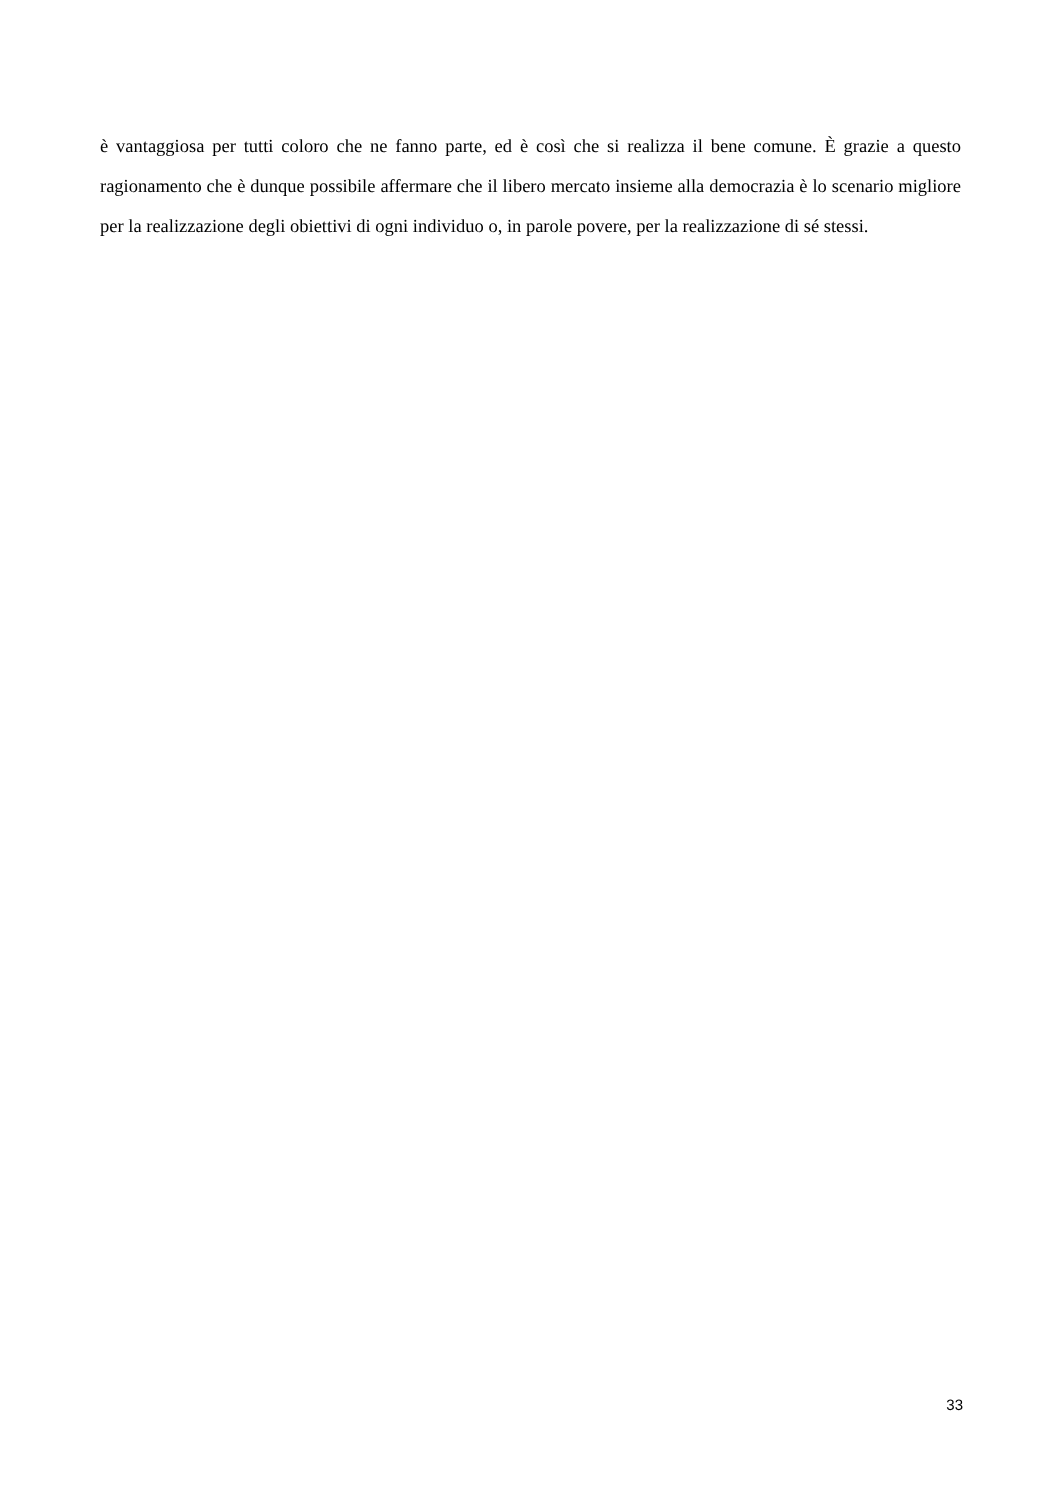è vantaggiosa per tutti coloro che ne fanno parte, ed è così che si realizza il bene comune. È grazie a questo ragionamento che è dunque possibile affermare che il libero mercato insieme alla democrazia è lo scenario migliore per la realizzazione degli obiettivi di ogni individuo o, in parole povere, per la realizzazione di sé stessi.
33